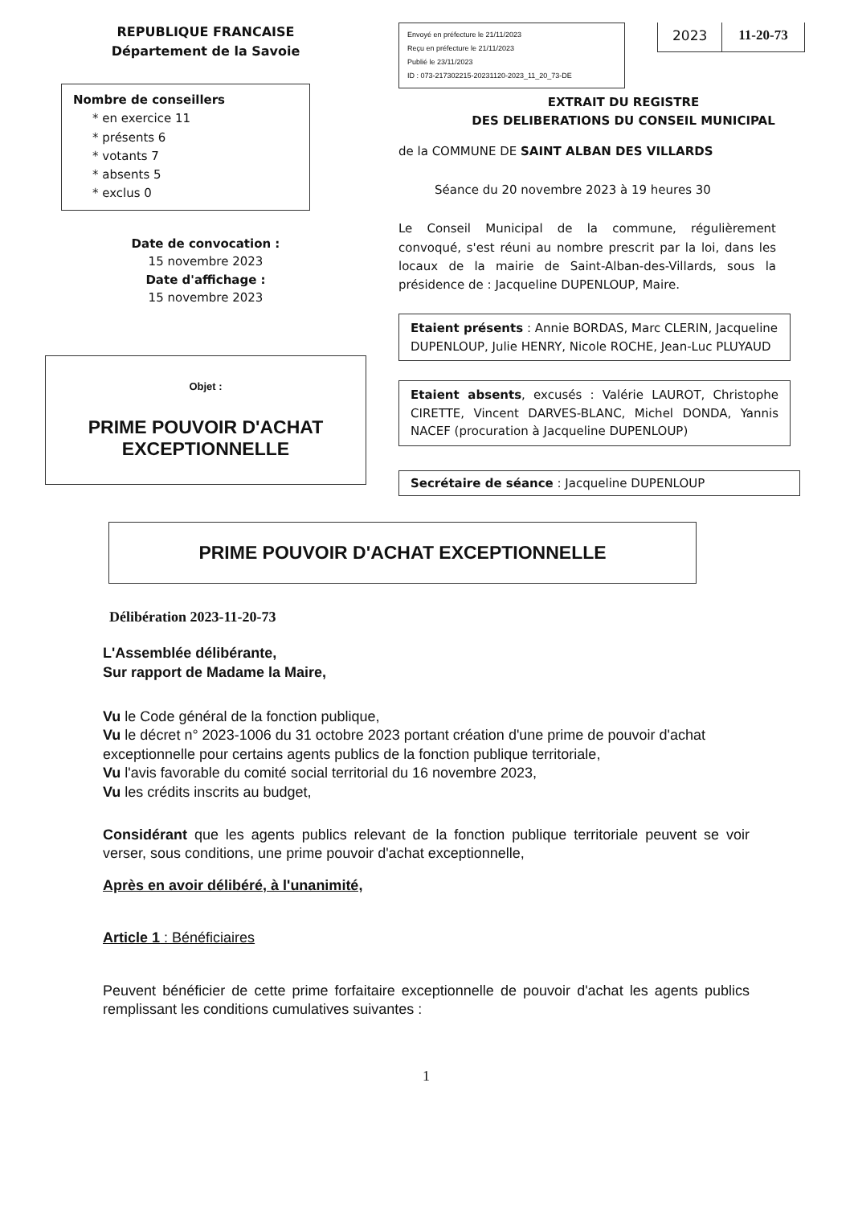REPUBLIQUE FRANCAISE
Département de la Savoie
Nombre de conseillers
* en exercice 11
* présents 6
* votants 7
* absents 5
* exclus 0
Date de convocation :
15 novembre 2023
Date d'affichage :
15 novembre 2023
Objet :
PRIME POUVOIR D'ACHAT EXCEPTIONNELLE
Envoyé en préfecture le 21/11/2023
Reçu en préfecture le 21/11/2023
Publié le 23/11/2023
ID : 073-217302215-20231120-2023_11_20_73-DE
2023 11-20-73
EXTRAIT DU REGISTRE
DES DELIBERATIONS DU CONSEIL MUNICIPAL
de la COMMUNE DE SAINT ALBAN DES VILLARDS
Séance du 20 novembre 2023 à 19 heures 30
Le Conseil Municipal de la commune, régulièrement convoqué, s'est réuni au nombre prescrit par la loi, dans les locaux de la mairie de Saint-Alban-des-Villards, sous la présidence de : Jacqueline DUPENLOUP, Maire.
Etaient présents : Annie BORDAS, Marc CLERIN, Jacqueline DUPENLOUP, Julie HENRY, Nicole ROCHE, Jean-Luc PLUYAUD
Etaient absents, excusés : Valérie LAUROT, Christophe CIRETTE, Vincent DARVES-BLANC, Michel DONDA, Yannis NACEF (procuration à Jacqueline DUPENLOUP)
Secrétaire de séance : Jacqueline DUPENLOUP
PRIME POUVOIR D'ACHAT EXCEPTIONNELLE
Délibération 2023-11-20-73
L'Assemblée délibérante,
Sur rapport de Madame la Maire,
Vu le Code général de la fonction publique,
Vu le décret n° 2023-1006 du 31 octobre 2023 portant création d'une prime de pouvoir d'achat exceptionnelle pour certains agents publics de la fonction publique territoriale,
Vu l'avis favorable du comité social territorial du 16 novembre 2023,
Vu les crédits inscrits au budget,
Considérant que les agents publics relevant de la fonction publique territoriale peuvent se voir verser, sous conditions, une prime pouvoir d'achat exceptionnelle,
Après en avoir délibéré, à l'unanimité,
Article 1 : Bénéficiaires
Peuvent bénéficier de cette prime forfaitaire exceptionnelle de pouvoir d'achat les agents publics remplissant les conditions cumulatives suivantes :
1